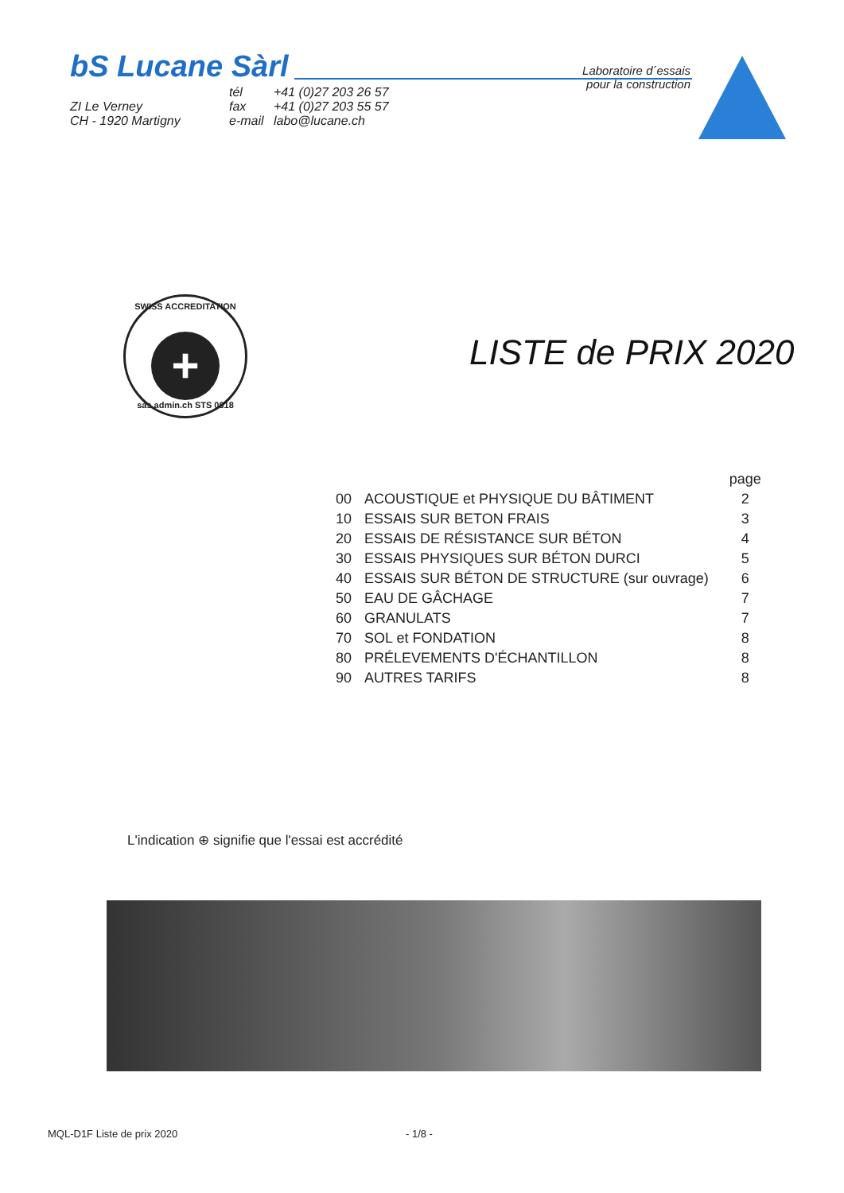bS Lucane Sàrl
Laboratoire d´essais
pour la construction
ZI Le Verney
CH - 1920 Martigny
tél
fax
e-mail
+41 (0)27 203 26 57
+41 (0)27 203 55 57
labo@lucane.ch
SWISS ACCREDITATION
+
sas.admin.ch STS 0618
LISTE de PRIX 2020
| | | page |
| --- | --- | --- |
| 00 | ACOUSTIQUE et PHYSIQUE DU BÂTIMENT | 2 |
| 10 | ESSAIS SUR BETON FRAIS | 3 |
| 20 | ESSAIS DE RÉSISTANCE SUR BÉTON | 4 |
| 30 | ESSAIS PHYSIQUES SUR BÉTON DURCI | 5 |
| 40 | ESSAIS SUR BÉTON DE STRUCTURE (sur ouvrage) | 6 |
| 50 | EAU DE GÂCHAGE | 7 |
| 60 | GRANULATS | 7 |
| 70 | SOL et FONDATION | 8 |
| 80 | PRÉLEVEMENTS D'ÉCHANTILLON | 8 |
| 90 | AUTRES TARIFS | 8 |
L'indication ⊕ signifie que l'essai est accrédité
MQL-D1F Liste de prix 2020 - 1/8 -